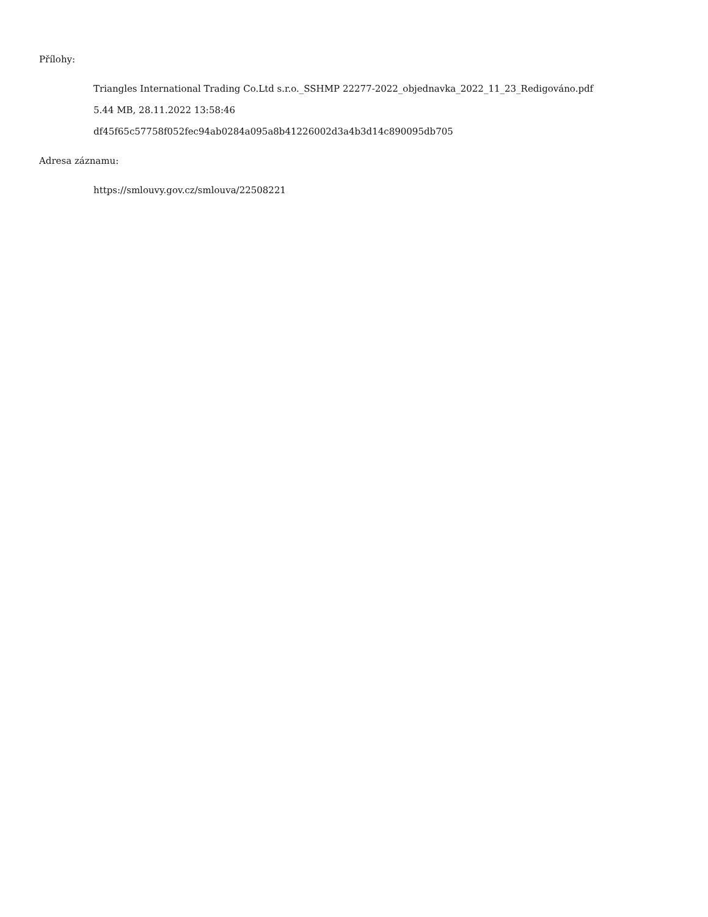Přílohy:
Triangles International Trading Co.Ltd s.r.o._SSHMP 22277-2022_objednavka_2022_11_23_Redigováno.pdf
5.44 MB, 28.11.2022 13:58:46
df45f65c57758f052fec94ab0284a095a8b41226002d3a4b3d14c890095db705
Adresa záznamu:
https://smlouvy.gov.cz/smlouva/22508221